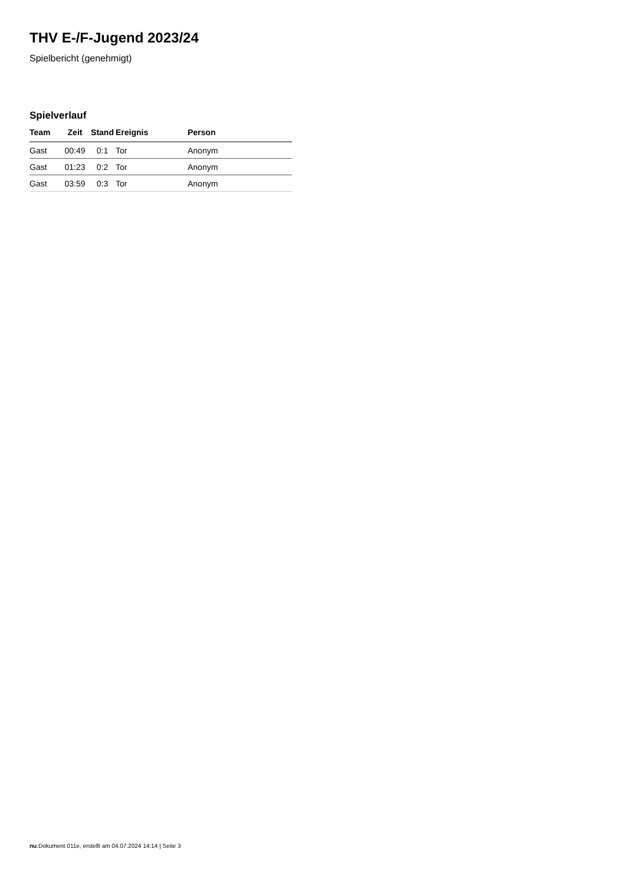THV E-/F-Jugend 2023/24
Spielbericht (genehmigt)
Spielverlauf
| Team | Zeit | Stand | Ereignis | Person |
| --- | --- | --- | --- | --- |
| Gast | 00:49 | 0:1 | Tor | Anonym |
| Gast | 01:23 | 0:2 | Tor | Anonym |
| Gast | 03:59 | 0:3 | Tor | Anonym |
nu.Dokument 011e, erstellt am 04.07.2024 14:14 | Seite 3